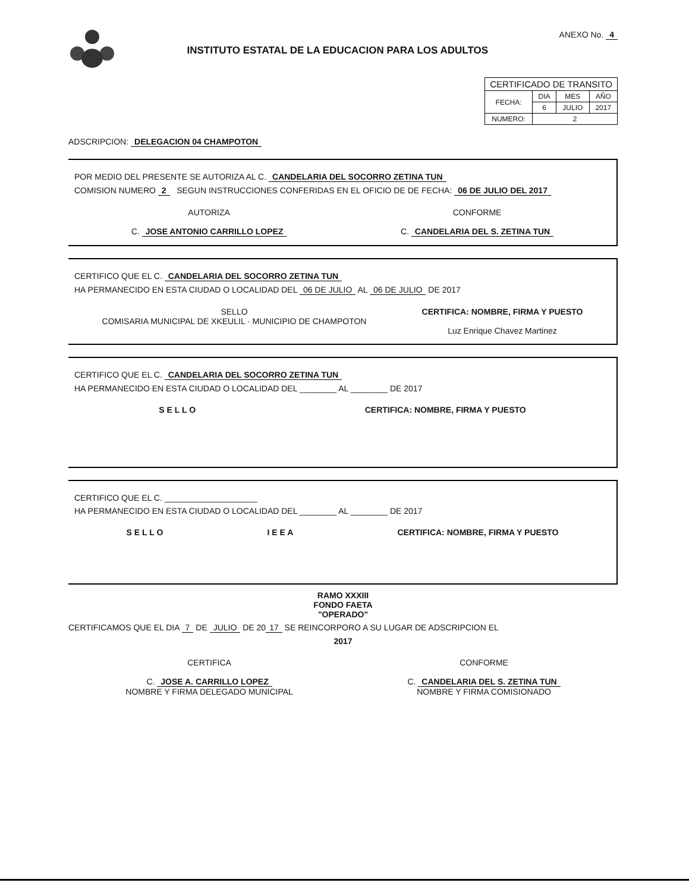INSTITUTO ESTATAL DE LA EDUCACION PARA LOS ADULTOS
ANEXO No. 4
| CERTIFICADO DE TRANSITO | | | |
| FECHA: | DIA | MES | AÑO |
| | 6 | JULIO | 2017 |
| NUMERO: | 2 | | |
ADSCRIPCION: DELEGACION 04 CHAMPOTON
POR MEDIO DEL PRESENTE SE AUTORIZA AL C. CANDELARIA DEL SOCORRO ZETINA TUN
COMISION NUMERO 2 SEGUN INSTRUCCIONES CONFERIDAS EN EL OFICIO DE DE FECHA: 06 DE JULIO DEL 2017
AUTORIZA
C. JOSE ANTONIO CARRILLO LOPEZ
CONFORME
C. CANDELARIA DEL S. ZETINA TUN
CERTIFICO QUE EL C. CANDELARIA DEL SOCORRO ZETINA TUN
HA PERMANECIDO EN ESTA CIUDAD O LOCALIDAD DEL 06 DE JULIO AL 06 DE JULIO DE 2017
SELLO
COMISARIA MUNICIPAL DE XKEULIL · MUNICIPIO DE CHAMPOTON
CERTIFICA: NOMBRE, FIRMA Y PUESTO
Luz Enrique Chavez Martinez
CERTIFICO QUE EL C. CANDELARIA DEL SOCORRO ZETINA TUN
HA PERMANECIDO EN ESTA CIUDAD O LOCALIDAD DEL ________ AL ________ DE 2017
S E L L O CERTIFICA: NOMBRE, FIRMA Y PUESTO
CERTIFICO QUE EL C. ____________________
HA PERMANECIDO EN ESTA CIUDAD O LOCALIDAD DEL ________ AL ________ DE 2017
S E L L O I E E A CERTIFICA: NOMBRE, FIRMA Y PUESTO
RAMO XXXIII
FONDO FAETA
"OPERADO"
CERTIFICAMOS QUE EL DIA 7 DE JULIO DE 20 17 SE REINCORPORO A SU LUGAR DE ADSCRIPCION EL
2017
CERTIFICA
C. JOSE A. CARRILLO LOPEZ
NOMBRE Y FIRMA DELEGADO MUNICIPAL
CONFORME
C. CANDELARIA DEL S. ZETINA TUN
NOMBRE Y FIRMA COMISIONADO